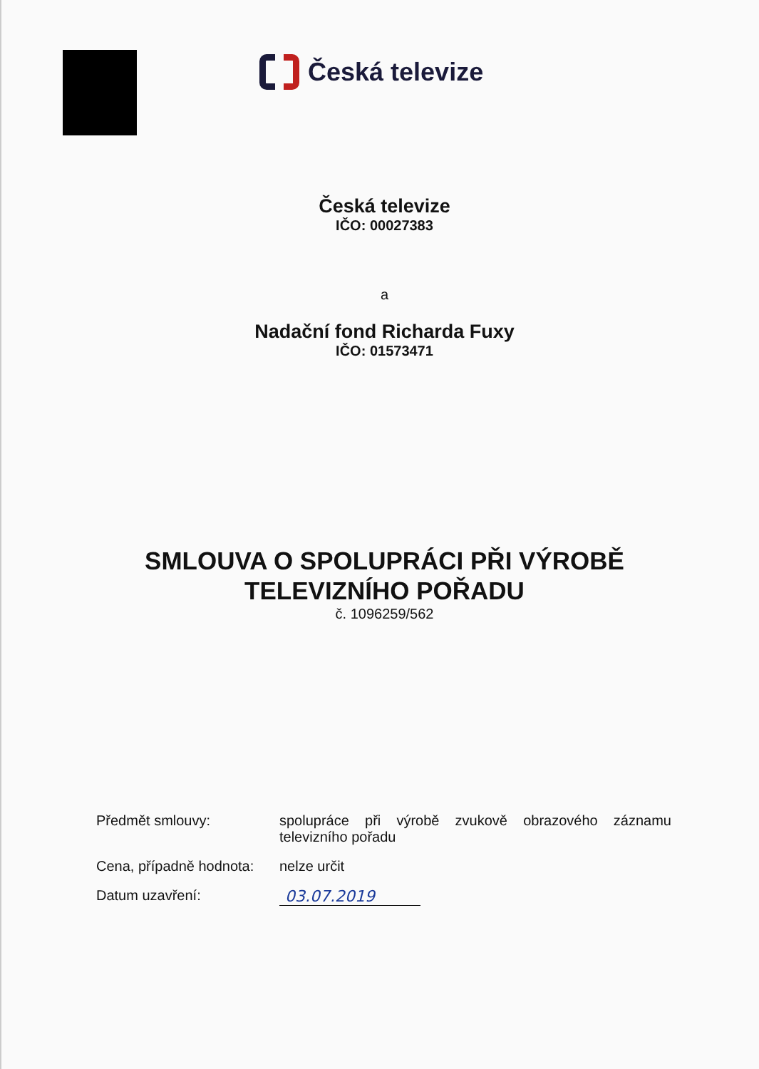Česká televize
Česká televize
IČO: 00027383
a
Nadační fond Richarda Fuxy
IČO: 01573471
SMLOUVA O SPOLUPRÁCI PŘI VÝROBĚ
TELEVIZNÍHO POŘADU
č. 1096259/562
Předmět smlouvy: spolupráce při výrobě zvukově obrazového záznamu televizního pořadu
Cena, případně hodnota:
nelze určit
Datum uzavření: 03.07.2019